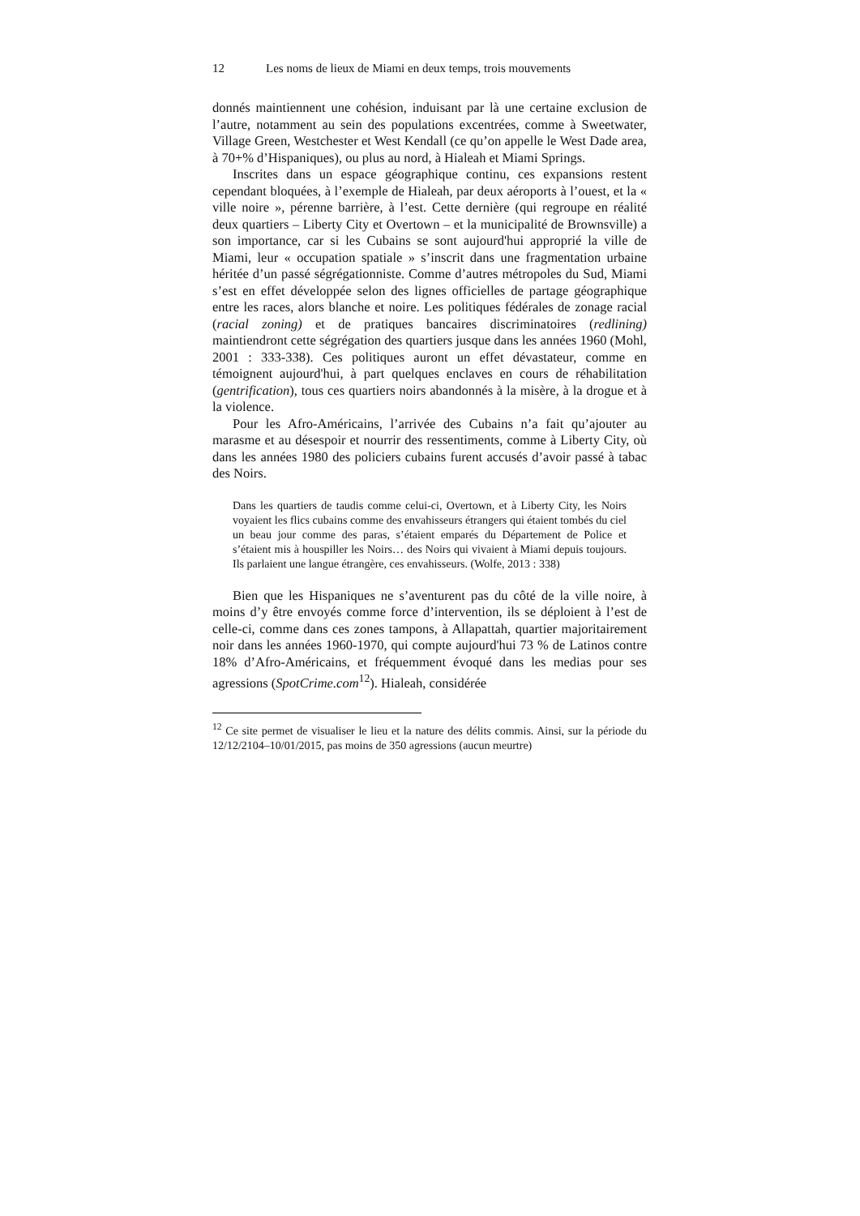12 Les noms de lieux de Miami en deux temps, trois mouvements
donnés maintiennent une cohésion, induisant par là une certaine exclusion de l’autre, notamment au sein des populations excentrées, comme à Sweetwater, Village Green, Westchester et West Kendall (ce qu’on appelle le West Dade area, à 70+% d’Hispaniques), ou plus au nord, à Hialeah et Miami Springs.
Inscrites dans un espace géographique continu, ces expansions restent cependant bloquées, à l’exemple de Hialeah, par deux aéroports à l’ouest, et la « ville noire », pérenne barrière, à l’est. Cette dernière (qui regroupe en réalité deux quartiers – Liberty City et Overtown – et la municipalité de Brownsville) a son importance, car si les Cubains se sont aujourd'hui approprié la ville de Miami, leur « occupation spatiale » s’inscrit dans une fragmentation urbaine héritée d’un passé ségrégationniste. Comme d’autres métropoles du Sud, Miami s’est en effet développée selon des lignes officielles de partage géographique entre les races, alors blanche et noire. Les politiques fédérales de zonage racial (racial zoning) et de pratiques bancaires discriminatoires (redlining) maintiendront cette ségrégation des quartiers jusque dans les années 1960 (Mohl, 2001 : 333-338). Ces politiques auront un effet dévastateur, comme en témoignent aujourd'hui, à part quelques enclaves en cours de réhabilitation (gentrification), tous ces quartiers noirs abandonnés à la misère, à la drogue et à la violence.
Pour les Afro-Américains, l’arrivée des Cubains n’a fait qu’ajouter au marasme et au désespoir et nourrir des ressentiments, comme à Liberty City, où dans les années 1980 des policiers cubains furent accusés d’avoir passé à tabac des Noirs.
Dans les quartiers de taudis comme celui-ci, Overtown, et à Liberty City, les Noirs voyaient les flics cubains comme des envahisseurs étrangers qui étaient tombés du ciel un beau jour comme des paras, s’étaient emparés du Département de Police et s’étaient mis à houspiller les Noirs… des Noirs qui vivaient à Miami depuis toujours. Ils parlaient une langue étrangère, ces envahisseurs. (Wolfe, 2013 : 338)
Bien que les Hispaniques ne s’aventurent pas du côté de la ville noire, à moins d’y être envoyés comme force d’intervention, ils se déploient à l’est de celle-ci, comme dans ces zones tampons, à Allapattah, quartier majoritairement noir dans les années 1960-1970, qui compte aujourd'hui 73 % de Latinos contre 18% d’Afro-Américains, et fréquemment évoqué dans les medias pour ses agressions (SpotCrime.com<sup>12</sup>). Hialeah, considérée
<sup>12</sup> Ce site permet de visualiser le lieu et la nature des délits commis. Ainsi, sur la période du 12/12/2104–10/01/2015, pas moins de 350 agressions (aucun meurtre)